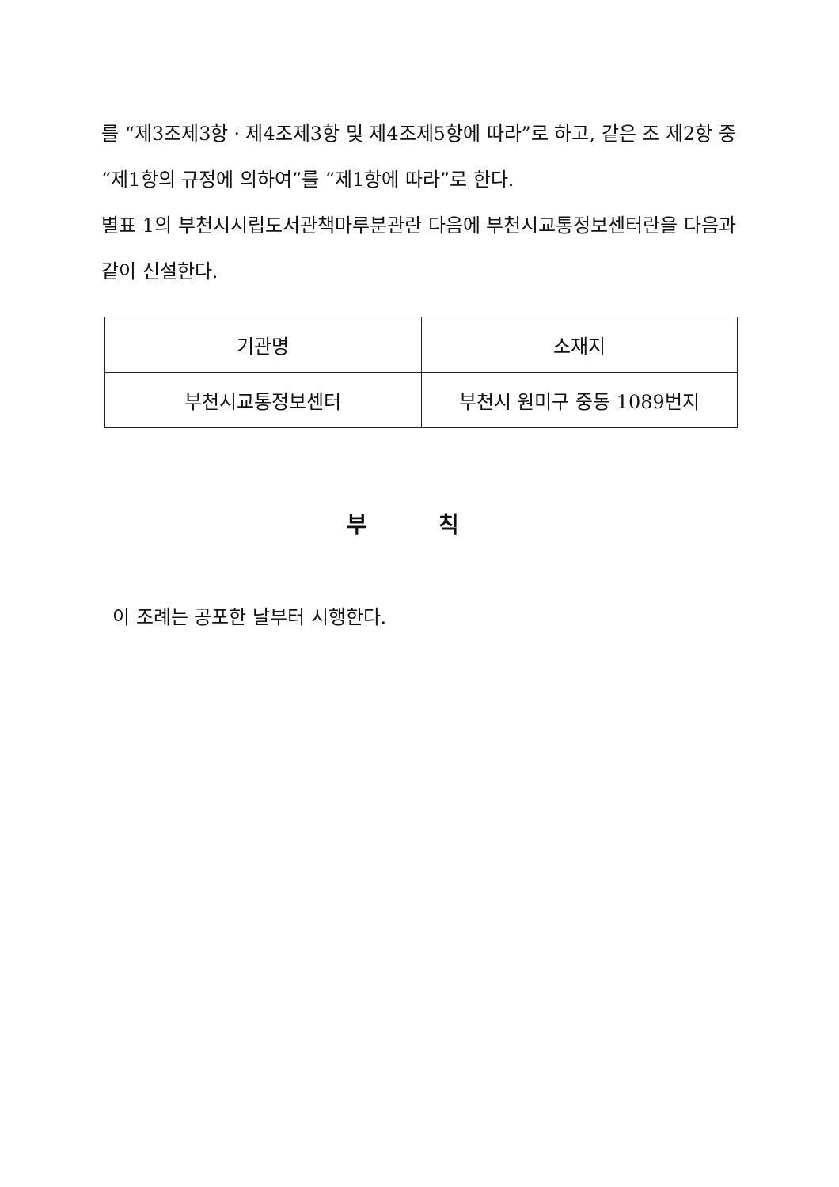를 “제3조제3항ㆍ제4조제3항 및 제4조제5항에 따라”로 하고, 같은 조 제2항 중 “제1항의 규정에 의하여”를 “제1항에 따라”로 한다.
별표 1의 부천시시립도서관책마루분관란 다음에 부천시교통정보센터란을 다음과 같이 신설한다.
| 기관명 | 소재지 |
| 부천시교통정보센터 | 부천시 원미구 중동 1089번지 |
부 칙
이 조례는 공포한 날부터 시행한다.